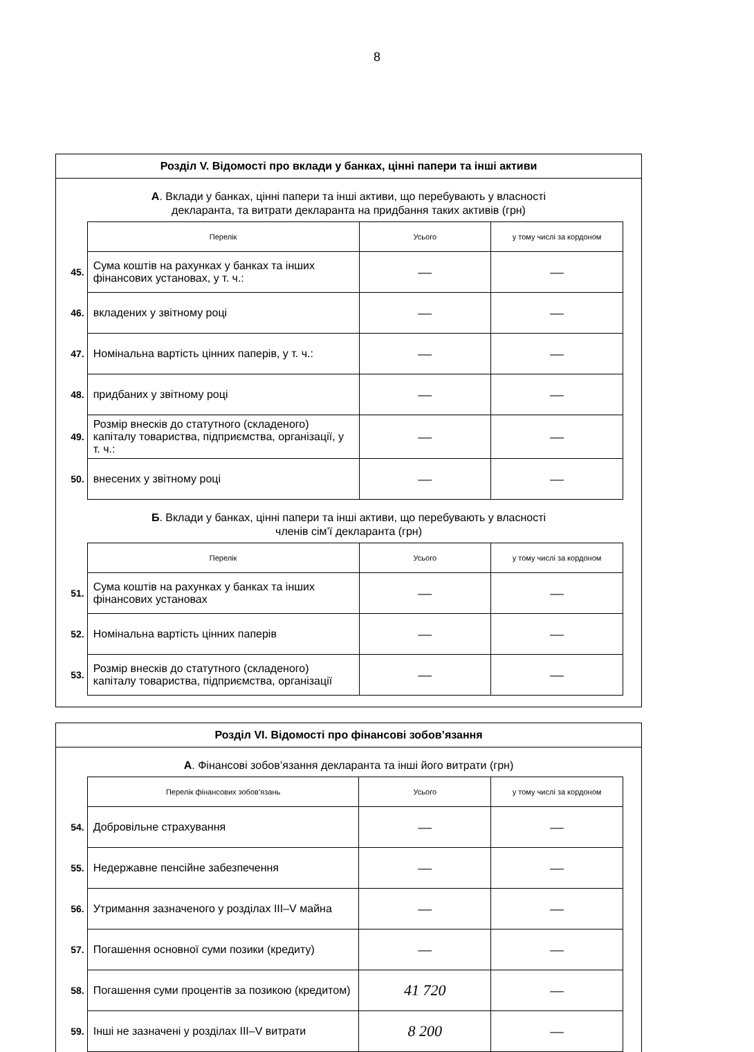8
Розділ V. Відомості про вклади у банках, цінні папери та інші активи
А. Вклади у банках, цінні папери та інші активи, що перебувають у власності
декларанта, та витрати декларанта на придбання таких активів (грн)
| | Перелік | Усього | у тому числі за кордоном |
| --- | --- | --- | --- |
| 45. | Сума коштів на рахунках у банках та інших фінансових установах, у т. ч.: | — | — |
| 46. | вкладених у звітному році | — | — |
| 47. | Номінальна вартість цінних паперів, у т. ч.: | — | — |
| 48. | придбаних у звітному році | — | — |
| 49. | Розмір внесків до статутного (складеного) капіталу товариства, підприємства, організації, у т. ч.: | — | — |
| 50. | внесених у звітному році | — | — |
Б. Вклади у банках, цінні папери та інші активи, що перебувають у власності
членів сім’ї декларанта (грн)
| | Перелік | Усього | у тому числі за кордоном |
| --- | --- | --- | --- |
| 51. | Сума коштів на рахунках у банках та інших фінансових установах | — | — |
| 52. | Номінальна вартість цінних паперів | — | — |
| 53. | Розмір внесків до статутного (складеного) капіталу товариства, підприємства, організації | — | — |
Розділ VI. Відомості про фінансові зобов’язання
А. Фінансові зобов’язання декларанта та інші його витрати (грн)
| | Перелік фінансових зобов’язань | Усього | у тому числі за кордоном |
| --- | --- | --- | --- |
| 54. | Добровільне страхування | — | — |
| 55. | Недержавне пенсійне забезпечення | — | — |
| 56. | Утримання зазначеного у розділах III–V майна | — | — |
| 57. | Погашення основної суми позики (кредиту) | — | — |
| 58. | Погашення суми процентів за позикою (кредитом) | 41 720 | — |
| 59. | Інші не зазначені у розділах III–V витрати | 8 200 | — |